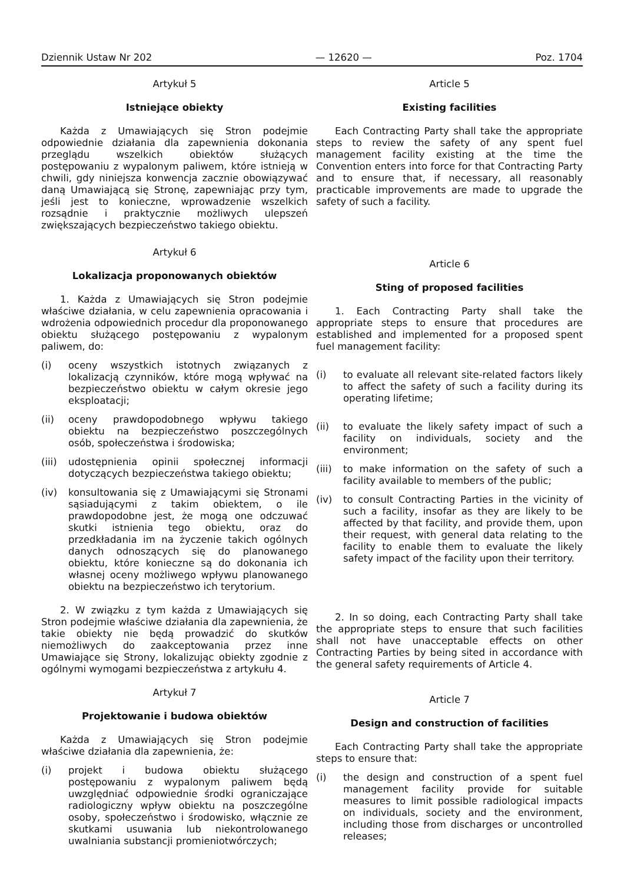Dziennik Ustaw Nr 202 — 12620 — Poz. 1704
Artykuł 5
Istniejące obiekty
Każda z Umawiających się Stron podejmie odpowiednie działania dla zapewnienia dokonania przeglądu wszelkich obiektów służących postępowaniu z wypalonym paliwem, które istnieją w chwili, gdy niniejsza konwencja zacznie obowiązywać daną Umawiającą się Stronę, zapewniając przy tym, jeśli jest to konieczne, wprowadzenie wszelkich rozsądnie i praktycznie możliwych ulepszeń zwiększających bezpieczeństwo takiego obiektu.
Artykuł 6
Lokalizacja proponowanych obiektów
1. Każda z Umawiających się Stron podejmie właściwe działania, w celu zapewnienia opracowania i wdrożenia odpowiednich procedur dla proponowanego obiektu służącego postępowaniu z wypalonym paliwem, do:
(i) oceny wszystkich istotnych związanych z lokalizacją czynników, które mogą wpływać na bezpieczeństwo obiektu w całym okresie jego eksploatacji;
(ii) oceny prawdopodobnego wpływu takiego obiektu na bezpieczeństwo poszczególnych osób, społeczeństwa i środowiska;
(iii) udostępnienia opinii społecznej informacji dotyczących bezpieczeństwa takiego obiektu;
(iv) konsultowania się z Umawiającymi się Stronami sąsiadującymi z takim obiektem, o ile prawdopodobne jest, że mogą one odczuwać skutki istnienia tego obiektu, oraz do przedkładania im na życzenie takich ogólnych danych odnoszących się do planowanego obiektu, które konieczne są do dokonania ich własnej oceny możliwego wpływu planowanego obiektu na bezpieczeństwo ich terytorium.
2. W związku z tym każda z Umawiających się Stron podejmie właściwe działania dla zapewnienia, że takie obiekty nie będą prowadzić do skutków niemożliwych do zaakceptowania przez inne Umawiające się Strony, lokalizując obiekty zgodnie z ogólnymi wymogami bezpieczeństwa z artykułu 4.
Artykuł 7
Projektowanie i budowa obiektów
Każda z Umawiających się Stron podejmie właściwe działania dla zapewnienia, że:
(i) projekt i budowa obiektu służącego postępowaniu z wypalonym paliwem będą uwzględniać odpowiednie środki ograniczające radiologiczny wpływ obiektu na poszczególne osoby, społeczeństwo i środowisko, włącznie ze skutkami usuwania lub niekontrolowanego uwalniania substancji promieniotwórczych;
Article 5
Existing facilities
Each Contracting Party shall take the appropriate steps to review the safety of any spent fuel management facility existing at the time the Convention enters into force for that Contracting Party and to ensure that, if necessary, all reasonably practicable improvements are made to upgrade the safety of such a facility.
Article 6
Sting of proposed facilities
1. Each Contracting Party shall take the appropriate steps to ensure that procedures are established and implemented for a proposed spent fuel management facility:
(i) to evaluate all relevant site-related factors likely to affect the safety of such a facility during its operating lifetime;
(ii) to evaluate the likely safety impact of such a facility on individuals, society and the environment;
(iii) to make information on the safety of such a facility available to members of the public;
(iv) to consult Contracting Parties in the vicinity of such a facility, insofar as they are likely to be affected by that facility, and provide them, upon their request, with general data relating to the facility to enable them to evaluate the likely safety impact of the facility upon their territory.
2. In so doing, each Contracting Party shall take the appropriate steps to ensure that such facilities shall not have unacceptable effects on other Contracting Parties by being sited in accordance with the general safety requirements of Article 4.
Article 7
Design and construction of facilities
Each Contracting Party shall take the appropriate steps to ensure that:
(i) the design and construction of a spent fuel management facility provide for suitable measures to limit possible radiological impacts on individuals, society and the environment, including those from discharges or uncontrolled releases;